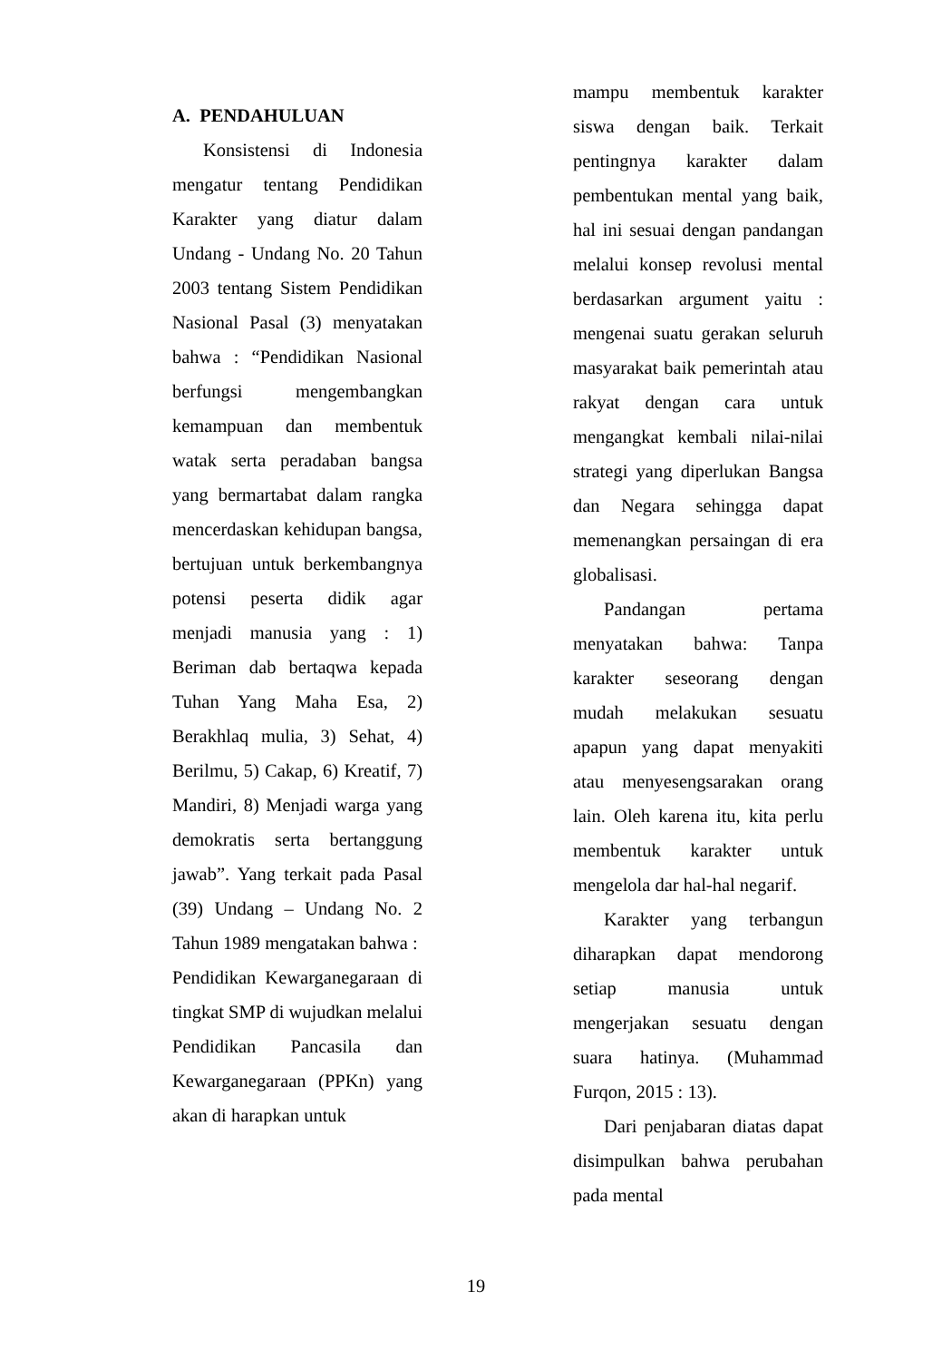A. PENDAHULUAN
Konsistensi di Indonesia mengatur tentang Pendidikan Karakter yang diatur dalam Undang - Undang No. 20 Tahun 2003 tentang Sistem Pendidikan Nasional Pasal (3) menyatakan bahwa : “Pendidikan Nasional berfungsi mengembangkan kemampuan dan membentuk watak serta peradaban bangsa yang bermartabat dalam rangka mencerdaskan kehidupan bangsa, bertujuan untuk berkembangnya potensi peserta didik agar menjadi manusia yang : 1) Beriman dab bertaqwa kepada Tuhan Yang Maha Esa, 2) Berakhlaq mulia, 3) Sehat, 4) Berilmu, 5) Cakap, 6) Kreatif, 7) Mandiri, 8) Menjadi warga yang demokratis serta bertanggung jawab”. Yang terkait pada Pasal (39) Undang – Undang No. 2 Tahun 1989 mengatakan bahwa :
Pendidikan Kewarganegaraan di tingkat SMP di wujudkan melalui Pendidikan Pancasila dan Kewarganegaraan (PPKn) yang akan di harapkan untuk
mampu membentuk karakter siswa dengan baik. Terkait pentingnya karakter dalam pembentukan mental yang baik, hal ini sesuai dengan pandangan melalui konsep revolusi mental berdasarkan argument yaitu : mengenai suatu gerakan seluruh masyarakat baik pemerintah atau rakyat dengan cara untuk mengangkat kembali nilai-nilai strategi yang diperlukan Bangsa dan Negara sehingga dapat memenangkan persaingan di era globalisasi.
Pandangan pertama menyatakan bahwa: Tanpa karakter seseorang dengan mudah melakukan sesuatu apapun yang dapat menyakiti atau menyesengsarakan orang lain. Oleh karena itu, kita perlu membentuk karakter untuk mengelola dar hal-hal negarif.
Karakter yang terbangun diharapkan dapat mendorong setiap manusia untuk mengerjakan sesuatu dengan suara hatinya. (Muhammad Furqon, 2015 : 13).
Dari penjabaran diatas dapat disimpulkan bahwa perubahan pada mental
19